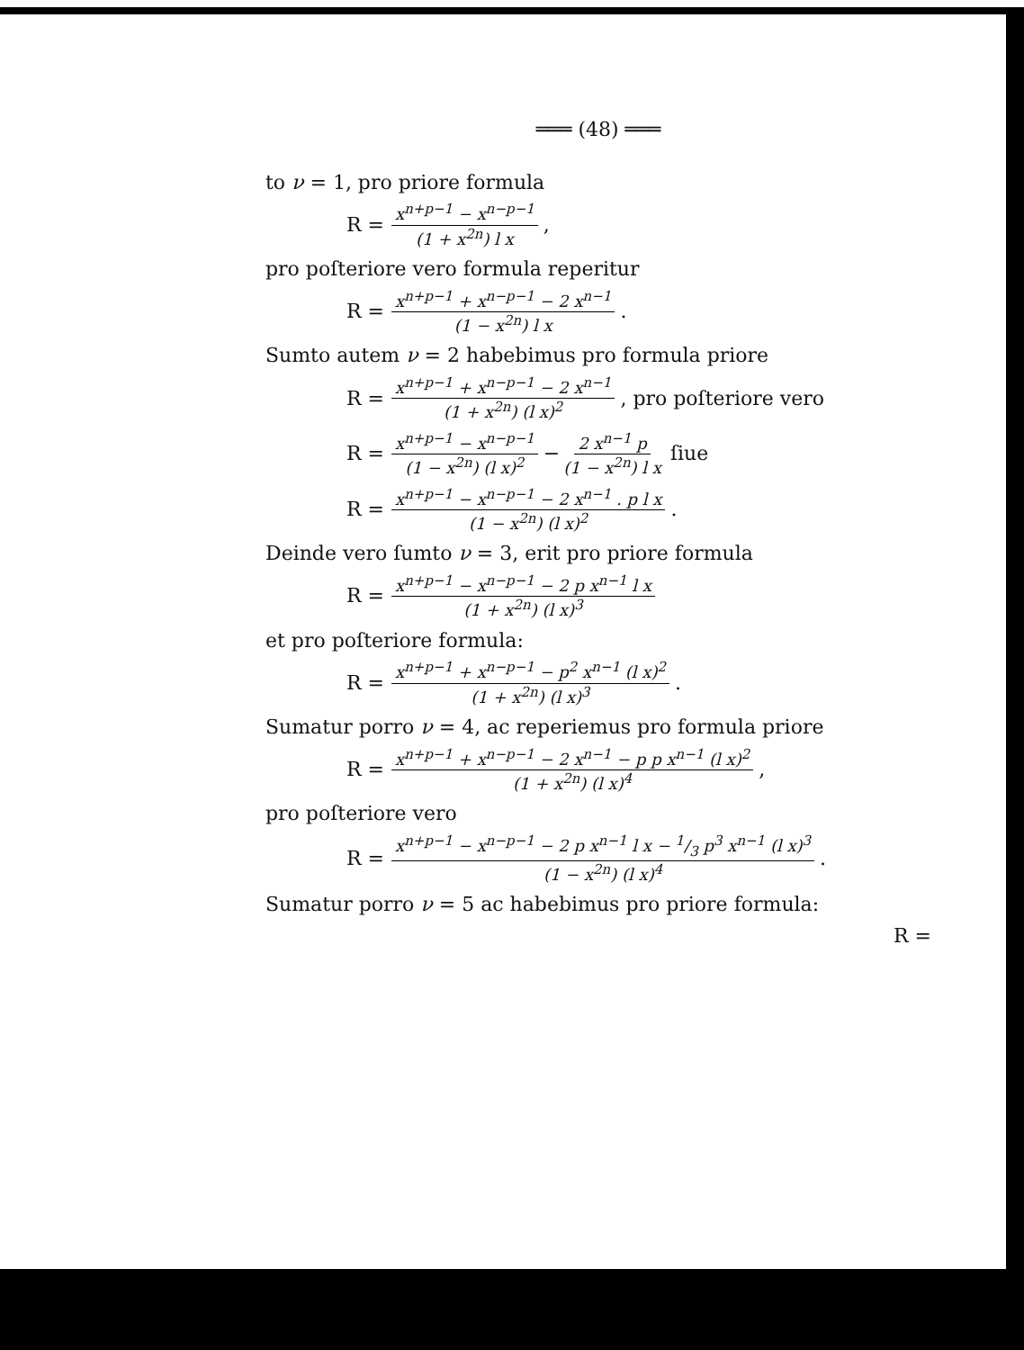═══ (48) ═══
to ν = 1, pro priore formula
R = x<sup>n+p−1</sup> − x<sup>n−p−1</sup> (1 + x<sup>2n</sup>) l x,
pro poſteriore vero formula reperitur
R = x<sup>n+p−1</sup> + x<sup>n−p−1</sup> − 2 x<sup>n−1</sup> (1 − x<sup>2n</sup>) l x.
Sumto autem ν = 2 habebimus pro formula priore
R = x<sup>n+p−1</sup> + x<sup>n−p−1</sup> − 2 x<sup>n−1</sup> (1 + x<sup>2n</sup>) (l x)<sup>2</sup>, pro poſteriore vero
R = x<sup>n+p−1</sup> − x<sup>n−p−1</sup> (1 − x<sup>2n</sup>) (l x)<sup>2</sup> − 2 x<sup>n−1</sup> p (1 − x<sup>2n</sup>) l x ſiue
R = x<sup>n+p−1</sup> − x<sup>n−p−1</sup> − 2 x<sup>n−1</sup> . p l x (1 − x<sup>2n</sup>) (l x)<sup>2</sup>.
Deinde vero ſumto ν = 3, erit pro priore formula
R = x<sup>n+p−1</sup> − x<sup>n−p−1</sup> − 2 p x<sup>n−1</sup> l x (1 + x<sup>2n</sup>) (l x)<sup>3</sup>
et pro poſteriore formula:
R = x<sup>n+p−1</sup> + x<sup>n−p−1</sup> − p<sup>2</sup> x<sup>n−1</sup> (l x)<sup>2</sup> (1 + x<sup>2n</sup>) (l x)<sup>3</sup>.
Sumatur porro ν = 4, ac reperiemus pro formula priore
R = x<sup>n+p−1</sup> + x<sup>n−p−1</sup> − 2 x<sup>n−1</sup> − p p x<sup>n−1</sup> (l x)<sup>2</sup> (1 + x<sup>2n</sup>) (l x)<sup>4</sup>,
pro poſteriore vero
R = x<sup>n+p−1</sup> − x<sup>n−p−1</sup> − 2 p x<sup>n−1</sup> l x − 1/3 p<sup>3</sup> x<sup>n−1</sup> (l x)<sup>3</sup> (1 − x<sup>2n</sup>) (l x)<sup>4</sup>.
Sumatur porro ν = 5 ac habebimus pro priore formula:
R =